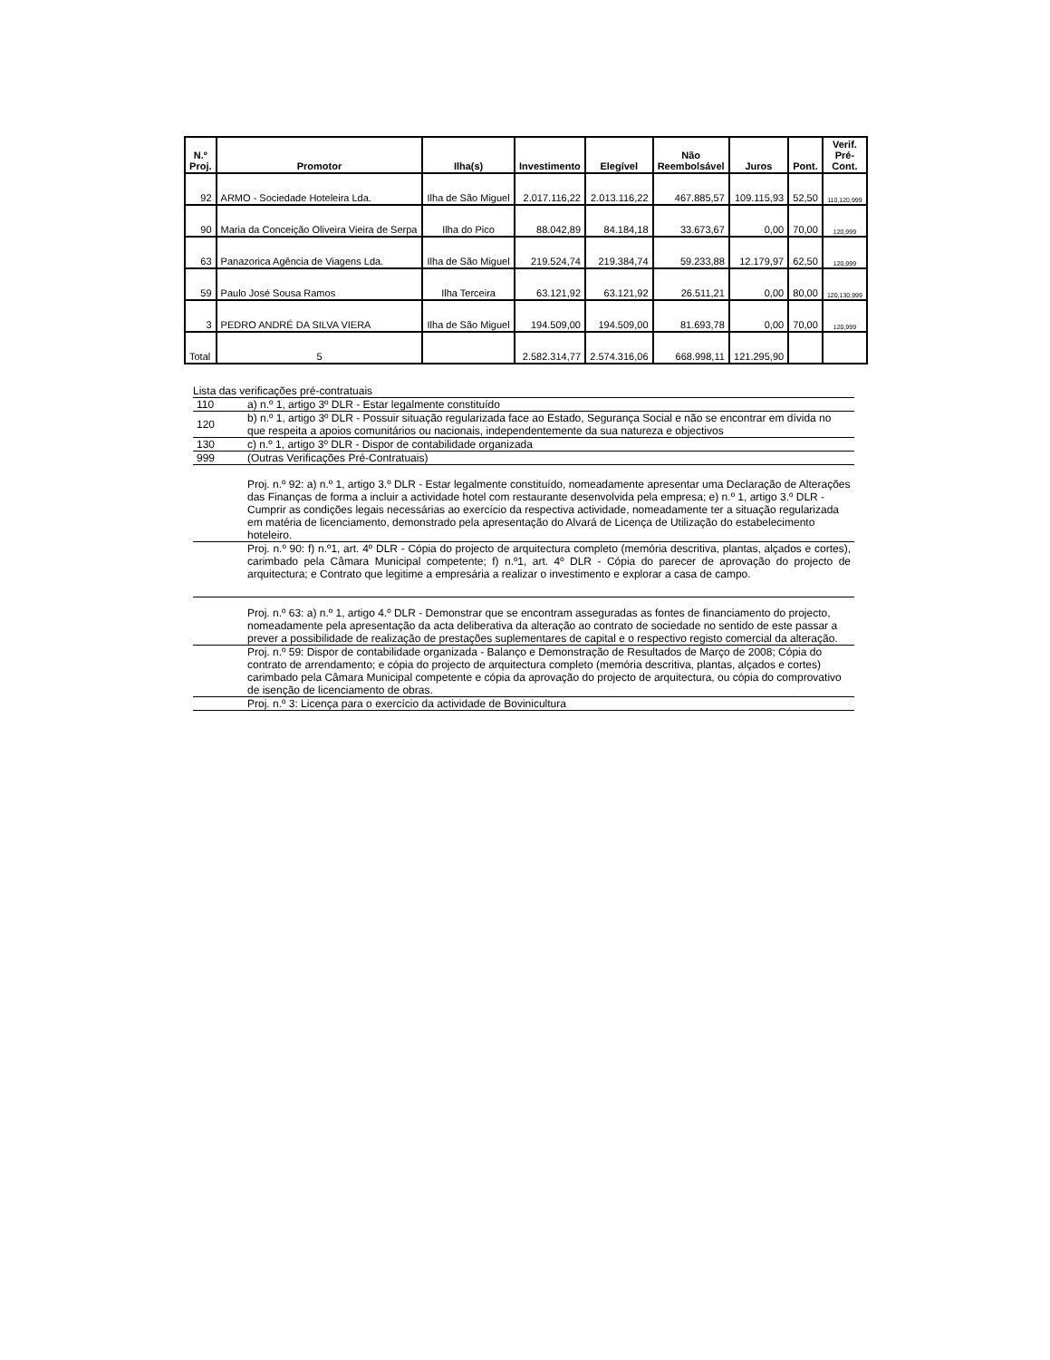| N.º Proj. | Promotor | Ilha(s) | Investimento | Elegível | Não Reembolsável | Juros | Pont. | Verif. Pré- Cont. |
| --- | --- | --- | --- | --- | --- | --- | --- | --- |
| 92 | ARMO - Sociedade Hoteleira Lda. | Ilha de São Miguel | 2.017.116,22 | 2.013.116,22 | 467.885,57 | 109.115,93 | 52,50 | 110,120,999 |
| 90 | Maria da Conceição Oliveira Vieira de Serpa | Ilha do Pico | 88.042,89 | 84.184,18 | 33.673,67 | 0,00 | 70,00 | 120,999 |
| 63 | Panazorica Agência de Viagens Lda. | Ilha de São Miguel | 219.524,74 | 219.384,74 | 59.233,88 | 12.179,97 | 62,50 | 120,999 |
| 59 | Paulo José Sousa Ramos | Ilha Terceira | 63.121,92 | 63.121,92 | 26.511,21 | 0,00 | 80,00 | 120,130,999 |
| 3 | PEDRO ANDRÉ DA SILVA VIERA | Ilha de São Miguel | 194.509,00 | 194.509,00 | 81.693,78 | 0,00 | 70,00 | 120,999 |
| Total | 5 | | 2.582.314,77 | 2.574.316,06 | 668.998,11 | 121.295,90 | | |
Lista das verificações pré-contratuais
| 110 | a) n.º 1, artigo 3º DLR - Estar legalmente constituído |
| 120 | b) n.º 1, artigo 3º DLR - Possuir situação regularizada face ao Estado, Segurança Social e não se encontrar em dívida no que respeita a apoios comunitários ou nacionais, independentemente da sua natureza e objectivos |
| 130 | c) n.º 1, artigo 3º DLR - Dispor de contabilidade organizada |
| 999 | (Outras Verificações Pré-Contratuais) |
| | Proj. n.º 92: a) n.º 1, artigo 3.º DLR - Estar legalmente constituído, nomeadamente apresentar uma Declaração de Alterações das Finanças de forma a incluir a actividade hotel com restaurante desenvolvida pela empresa; e) n.º 1, artigo 3.º DLR - Cumprir as condições legais necessárias ao exercício da respectiva actividade, nomeadamente ter a situação regularizada em matéria de licenciamento, demonstrado pela apresentação do Alvará de Licença de Utilização do estabelecimento hoteleiro. |
| | Proj. n.º 90: f) n.º1, art. 4º DLR - Cópia do projecto de arquitectura completo (memória descritiva, plantas, alçados e cortes), carimbado pela Câmara Municipal competente; f) n.º1, art. 4º DLR - Cópia do parecer de aprovação do projecto de arquitectura; e Contrato que legitime a empresária a realizar o investimento e explorar a casa de campo. |
| | Proj. n.º 63: a) n.º 1, artigo 4.º DLR - Demonstrar que se encontram asseguradas as fontes de financiamento do projecto, nomeadamente pela apresentação da acta deliberativa da alteração ao contrato de sociedade no sentido de este passar a prever a possibilidade de realização de prestações suplementares de capital e o respectivo registo comercial da alteração. |
| | Proj. n.º 59: Dispor de contabilidade organizada - Balanço e Demonstração de Resultados de Março de 2008; Cópia do contrato de arrendamento; e cópia do projecto de arquitectura completo (memória descritiva, plantas, alçados e cortes) carimbado pela Câmara Municipal competente e cópia da aprovação do projecto de arquitectura, ou cópia do comprovativo de isenção de licenciamento de obras. |
| | Proj. n.º 3: Licença para o exercício da actividade de Bovinicultura |